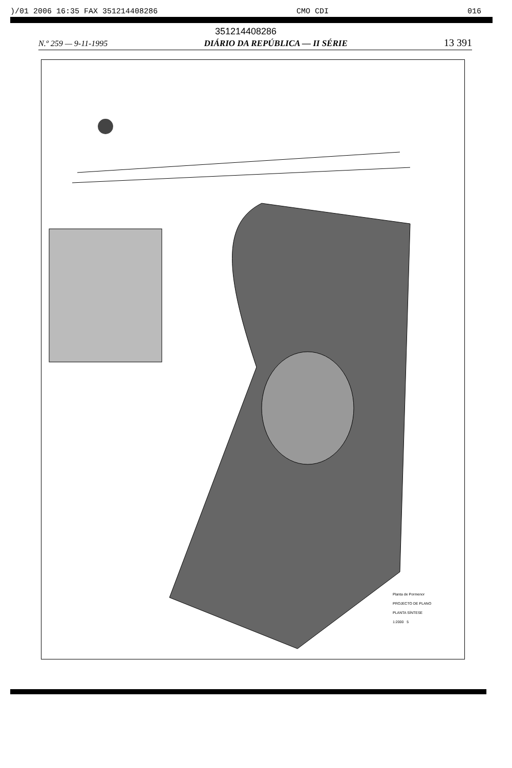)/01 2006 16:35 FAX 351214408286 CMO CDI 016
351214408286
N.º 259 — 9-11-1995 DIÁRIO DA REPÚBLICA — II SÉRIE 13 391
Planta de Pormenor
PROJECTO DE PLANO
PLANTA SÍNTESE
1:2000 5